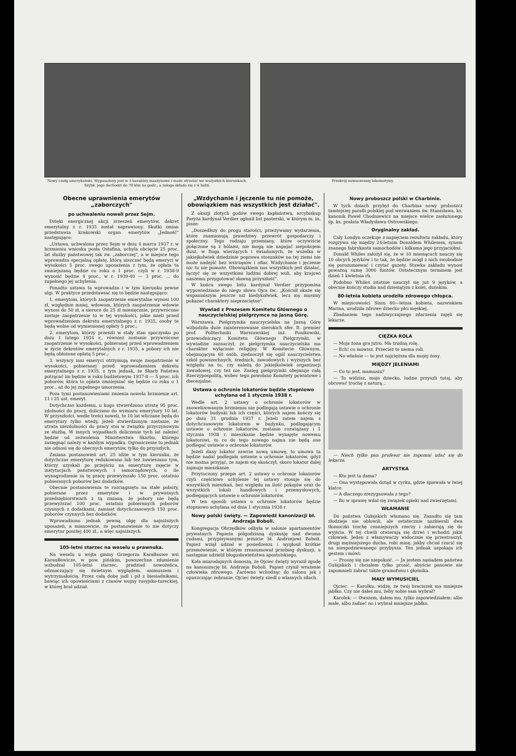Nowy czołg amerykański. Wyposażony jest w 3 karabiny maszynowe i może strzelać we wszystkich kierunkach. Szybk. jego dochodzi do 70 klm na godz., a załoga składa się z 4 ludzi.
Przekrój nowoczesnej lokomotywy.
Obecne uprawnienia emerytów „zaborczych"
po uchwaleniu noweli przez Sejm.
Dzięki energicznej akcji zrzeszeń emerytów, dekret emerytalny z r. 1935 został naprawiony. Skutki zmian przedstawia krakowski organ emerytów „Jedność" następująco:
„Ustawa, uchwalona przez Sejm w dniu 4 marca 1937 r. w brzmieniu wniosku posła Ostafina, uchyla obcięcie 25 proc. lat służby państwowej tak zw. „zaborczej", a w miejsce tego wprowadza specjalną opłatę, którą uiszczać będą emeryci w wysokości 5 proc. swego uposażenia z tym, że opłata ta zmniejszaną będzie co roku o 1 proc. czyli w r. 1938-9 wynosić będzie 4 proc., w r. 1939-40 — 3 proc. ... do zupełnego jej uchylenia.
Ponadto ustawa ta wprowadza i w tym kierunku pewne ulgi. W praktyce przedstawiać się to będzie następująco:
1. emerytom, których zaopatrzenie emerytalne wynosi 100 zł, względnie mniej, wdowom, których zaopatrzenie wdowie wynosi do 50 zł, a sieroce do 25 zł miesięcznie, przywrócone zostaje zaopatrzenie to w tej wysokości, jakie mieli przed wprowadzeniem dekretu emerytalnego z r. 1935, osoby te będą wolne od wymienionej opłaty 5 proc.;
2. emerytom, którzy przeszli w stały stan spoczynku po dniu 1 lutego 1934 r., również zostanie przywrócone zaopatrzenie w wysokości, pobieranej przed wprowadzeniem w życie dekretów emerytalnych z r. 1935, a pobory ich nie będą obłożone opłatą 5 proc.;
3. wszyscy inni emeryci otrzymują swoje zaopatrzenie w wysokości, pobieranej przed wprowadzeniem dekretu emerytalnego z r. 1935, z tym jednak, że Skarb Państwa potrącać im będzie w roku budżetowym 1937-8 — 5 proc. ich poborów, która to opłata zmniejszać się będzie co roku o 1 proc., aż do jej zupełnego umorzenia.
Poza tymi postanowieniami zmienia nowela brzmienie art. 11 i 25 ust. emeryt.
Dotychczas każdemu, u kogo stwierdzono utratę 95 proc. zdolności do pracy, doliczano do wymiaru emerytury 10 lat. W przyszłości, wedle treści noweli, te 10 lat wliczane będą do emerytury tylko wtedy, jeżeli stwierdzonym zostanie, że utrata niezdolności do pracy stoi w związku przyczynowym ze służbą. W innych wypadkach doliczenie tych lat zależeć będzie od zezwolenia Ministerstwa Skarbu, którego zasięgnąć należy w każdym wypadku. Ograniczenie to jednak nie odnosi się do obecnych emerytów, tylko do przyszłych.
Zmiana postanowień art. 25 idzie w tym kierunku, że dotychczas emeryturę redukowano lub też zawieszano tym, którzy uzyskali po przejściu na emeryturę zajęcie w instytucjach państwowych i samorządowych, o ile wynagrodzenie za tę pracę przewyższało 150 proc. ostatnio pobieranych poborów bez dodatków.
Obecnie postanowienia te rozciągnięto na stałe pobory, pobierane przez emerytów i w prywatnych przedsiębiorstwach z tą zmianą, że pobory nie będą przewyższać 100 proc. ostatnio pobieranych poborów czynnych z dodatkami, zamiast dotychczasowych 150 proc. poborów czynnych bez dodatków.
Wprowadzono jednak pewną ulgę dla najniższych uposażeń, a mianowicie, że postanowienie to nie dotyczy emerytur poniżej 400 zł., a więc najniższych.
105-letni starzec na weselu u prawnuka.
Na weselu u wójta gminy Grzegorza Karałłauwe wsi Karaułłowicze, w pow. pińskim, powszechne zdumienie wzbudzał 105-letni starzec, pradziad nowożeńca, odznaczający się świetnym wyglądem, animuszem i wytrzymałością. Przez całą dobę jadł i pił z biesiadnikami, bawiąc ich opowieściami z czasów wojny rosyjsko-tureckiej, w której brał udział.
„Wzdychanie i jęczenie tu nie pomoże, obowiązkiem nas wszystkich jest działać".
Z okazji złotych godów swego kapłaństwa, arcybiskup Paryża kardynał Verdier ogłosił list pasterski, w którym m. in. pisze:
„Doszedłszy do progu starości, przeżywamy wydarzenia, które znamionują prawdziwy przewrót gospodarczy i społeczny. Tego rodzaju przemiany, które oczywiście połączone są z bólami, nie mogą nie napajać niepokojem dusz, w Boga wierzących i świadomych, że wszelka w jakiejkolwiek dziedzinie poprawa stosunków na tej ziemi nie może nadejść bez wstrząsów i ofiar. Wzdychanie i jęczenie nic tu nie pomoże. Obowiązkiem nas wszystkich jest działać, łączyć się ze wszystkimi ludźmi dobrej woli, aby krajowi naszemu przygotować sławną przyszłość".
W końcu swego listu kardynał Verdier przypomina wypowiedziane do niego słowa Ojca św.: „Kościół okaże się wspanialszym jeszcze niż kiedykolwiek, lecz my musimy pokazać charaktery nieprzeciętne".
Wywiad z Prezesem Komitetu Głównego o nauczycielskiej pielgrzymce na Jasną Górę.
Warszawa. Pielgrzymka nauczycielska na Jasną Górę wzbudziła duże zainteresowanie szerokich sfer. B. premier prof. Politechniki Warszawskiej inż. Ponikowski, przewodniczący Komitetu Głównego Pielgrzymki, w wywiadzie zaznaczył, że pielgrzymka nauczycielska ma charakter wyłącznie religijny. W Komitecie Głównym, obejmującym 60 osób, zjednoczył się ogół nauczycielstwa szkół powszechnych, średnich, zawodowych i wyższych bez względu na to, czy należą do jakiejkolwiek organizacji zawodowej, czy też nie. Zasięg pielgrzymki obejmuje całą Rzeczypospolitą, wobec tego powołano Komitety powiatowe i diecezjalne.
Ustawa o ochronie lokatorów będzie stopniowo uchylana od 1 stycznia 1938 r.
Wedle art. 2 ustawy o ochronie lokatorów w znowelizowanym brzmieniu nie podlegają ustawie o ochronie lokatorów budynki lub ich części, których najem kończy się po dniu 31 grudnia 1937 r. Jeżeli zatem najem z dotychczasowym lokatorem w budynku, podlegającym ustawie o ochronie lokatorów, zostanie rozwiązany i 1 stycznia 1938 r. mieszkanie będzie wynajęte nowemu lokatorowi, to co do tego nowego najmu nie będą one podlegać ustawie o ochronie lokatorów.
Jeżeli dany lokator zawrze nową umowę, to umowa ta będzie nadal podlegała ustawie o ochronie lokatorów, gdyż nie można przyjąć, że najem się skończył, skoro lokator dalej zajmuje mieszkanie.
Przytoczony przepis art. 2 ustawy o ochronie lokatorów czyli częściowe uchylenie tej ustawy stosuje się do wszystkich mieszkań, bez względu na ilość pokojów oraz do wszystkich lokali handlowych i przemysłowych, podlegających ustawie o ochronie lokatorów.
W ten sposób ustawa o ochronie lokatorów będzie stopniowo uchylana od dnia 1 stycznia 1938 r.
Nowy polski święty. — Zapowiedź kanonizacji bł. Andrzeja Boboli.
Kongregacja Obrzędków odbyła w salonie apartamentów prywatnych Papieża półgodzinną dyskusję nad dwoma cudami, przypisywanymi jezuicie bł. Andrzejowi Boboli. Papież wziął udział w posiedzeniu i wygłosił krótkie przemówienie, w którym zreasumował przebieg dyskusji, a następnie udzielił błogosławieństwa apostolskiego.
Koła miarodajnych donoszą, że Ojciec święty wyraził zgodę na kanonizację bł. Andrzeja Boboli. Papież czynił wrażenie człowieka zdrowego. Zarówno wchodząc do salonu jak i opuszczając zebranie, Ojciec święty szedł o własnych siłach.
Nowy proboszcz polski w Charbinie.
W tych dniach przybył do Charbina nowy proboszcz tamtejszej parafii polskiej pod wezwaniem św. Stanisława, ks. kanonik Paweł Chodniewicz na miejsce wielce zasłużonego śp. ks. prałata Władysława Ostrowskiego.
Oryginalny zakład.
Cały Londyn oczekuje z napięciem rezultatu zakładu, który rozgrywa się między 24-letnim Donaldem Whilesem, synem znanego fabrykanta samochodów i kilkoma jego przyjaciółmi.
Donald Whiles założył się, że w 10 miesiącach nauczy się 10 obcych języków i to tak, że będzie mógł z nich swobodnie się porozumiewać i czytać gazety. Stawka zakładu wynosi poważną sumę 3000 funtów. Ostatecznym terminem jest dzień 1 kwietnia rb.
Podobno Whiles istotnie nauczył się już 9 języków, a obecnie kończy studia nad dziesiątym z kolei, duńskim.
80-letnia kobieta urodziła zdrowego chłopca.
W miejscowości Siniu 80—letnia kobieta, nazwiskiem Marina, urodziła zdrowe dziecko płci męskiej.
Zbadaniem tego nadzwyczajnego zdarzenia zajęli się lekarze.
CIĘŻKA ROLA
— Moja żona gra jutro. Ma trudną rolę.
— Ech! co mówisz. Przecież to niema roli.
— No właśnie — to jest najcięższa dla mojej żony.
MIĘDZY JELENIAMI
— Co to jest, mamusiu?
— To widzisz, moje dziecko, ludzie przyszli tutaj, aby obcować trochę z naturą...
— Niech tylko pan profesor nie zapomni udać się do lekarza.
ARTYSTKA
— Kto jest ta dama?
— Ona występowała dotąd w cyrku, gdzie śpiewała w lwiej klatce.
— A dlaczego zrezygnowała z tego?
— Bo w sprawę wdał się związek opieki nad zwierzętami.
WŁAMANIE
Do państwa Gułajskich włamano się. Zanadto się tam złodzieje nie obłowili, ale ostatecznie nazbierali dwa tłomoczki trochę cenniejszych rzeczy i zabierają się do wyjścia. W tej chwili otwierają się drzwi i wchodzi jakiś człowiek. Jeden z włamywaczy widocznie się przestraszył, drugi mężniejszego ducha, robi minę, jakby chciał rzucić się na niespodziewanego przybysza. Ten jednak uspokaja ich gestem i mówi:
— Proszę się nie niepokoić. — Ja jestem sąsiadem państwa Gułajskich i chciałem tylko prosić, abyście panowie nie zapomnieli zabrać także gramofonu i głośnika.
MAŁY WYMUSICIEL
Ojciec: — Karolku, widzę, że twój braciszek ma mniejsze jabłko. Czy nie dałeś mu, żeby sobie sam wybrał?
Karolek: — Owszem, dałem mu, tylko zapowiedziałem: albo małe, albo żadne! no i wybrał mniejsze jabłko.